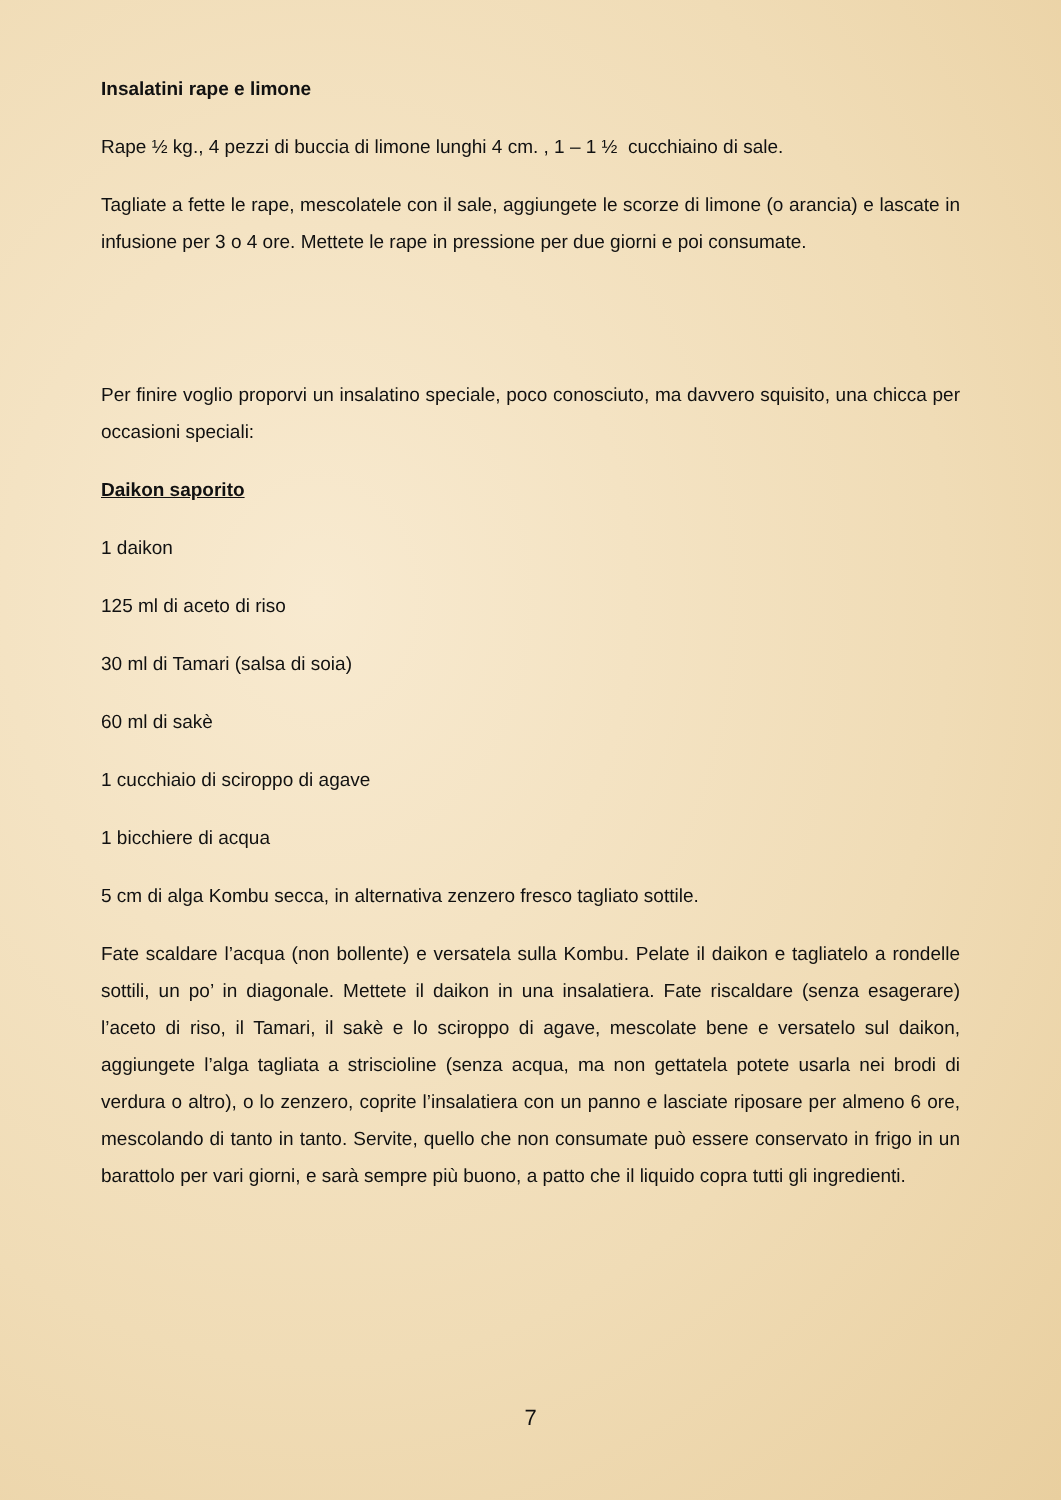Insalatini rape e limone
Rape ½ kg., 4 pezzi di buccia di limone lunghi 4 cm. , 1 – 1 ½ cucchiaino di sale.
Tagliate a fette le rape, mescolatele con il sale, aggiungete le scorze di limone (o arancia) e lascate in infusione per 3 o 4 ore. Mettete le rape in pressione per due giorni e poi consumate.
Per finire voglio proporvi un insalatino speciale, poco conosciuto, ma davvero squisito, una chicca per occasioni speciali:
Daikon saporito
1 daikon
125 ml di aceto di riso
30 ml di Tamari (salsa di soia)
60 ml di sakè
1 cucchiaio di sciroppo di agave
1 bicchiere di acqua
5 cm di alga Kombu secca, in alternativa zenzero fresco tagliato sottile.
Fate scaldare l’acqua (non bollente) e versatela sulla Kombu. Pelate il daikon e tagliatelo a rondelle sottili, un po’ in diagonale. Mettete il daikon in una insalatiera. Fate riscaldare (senza esagerare) l’aceto di riso, il Tamari, il sakè e lo sciroppo di agave, mescolate bene e versatelo sul daikon, aggiungete l’alga tagliata a striscioline (senza acqua, ma non gettatela potete usarla nei brodi di verdura o altro), o lo zenzero, coprite l’insalatiera con un panno e lasciate riposare per almeno 6 ore, mescolando di tanto in tanto. Servite, quello che non consumate può essere conservato in frigo in un barattolo per vari giorni, e sarà sempre più buono, a patto che il liquido copra tutti gli ingredienti.
7